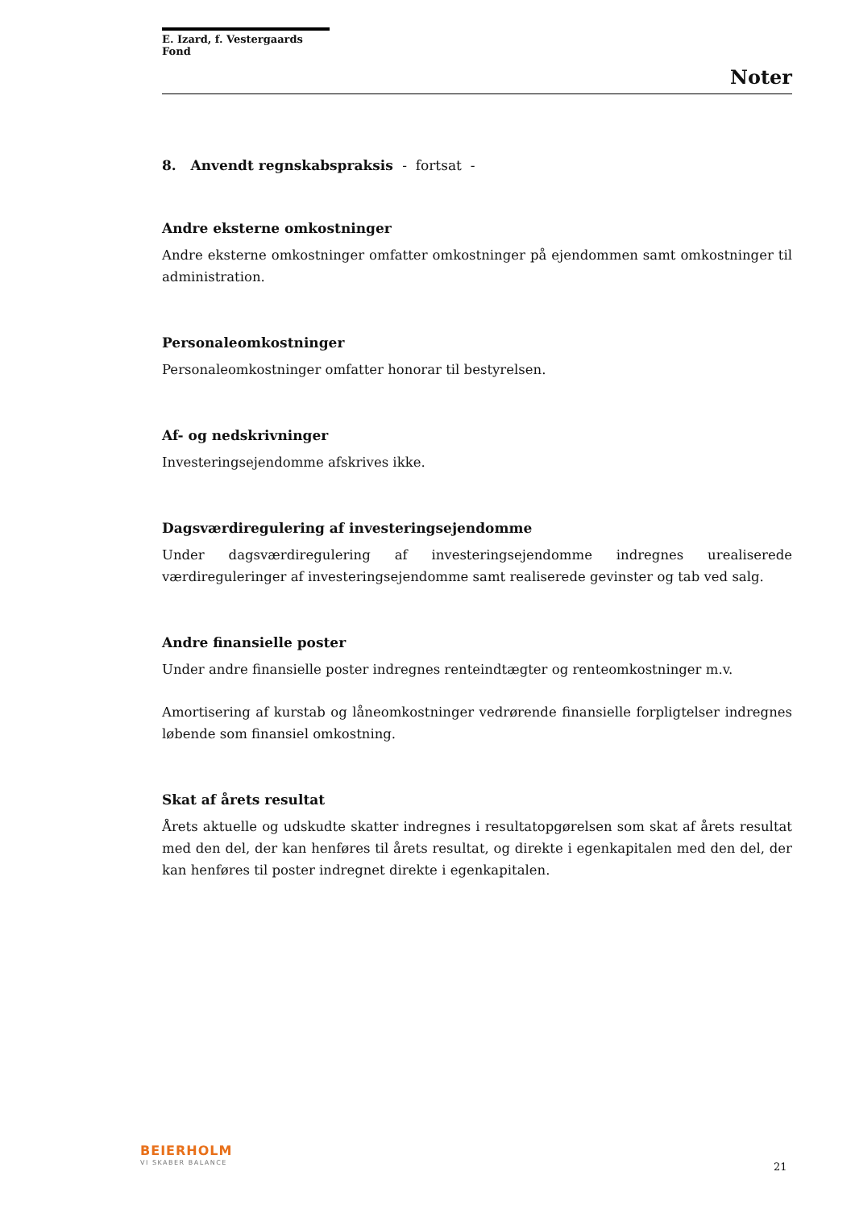E. Izard, f. Vestergaards Fond
Noter
8. Anvendt regnskabspraksis - fortsat -
Andre eksterne omkostninger
Andre eksterne omkostninger omfatter omkostninger på ejendommen samt omkostninger til administration.
Personaleomkostninger
Personaleomkostninger omfatter honorar til bestyrelsen.
Af- og nedskrivninger
Investeringsejendomme afskrives ikke.
Dagsværdiregulering af investeringsejendomme
Under dagsværdiregulering af investeringsejendomme indregnes urealiserede værdireguleringer af investeringsejendomme samt realiserede gevinster og tab ved salg.
Andre finansielle poster
Under andre finansielle poster indregnes renteindtægter og renteomkostninger m.v.
Amortisering af kurstab og låneomkostninger vedrørende finansielle forpligtelser indregnes løbende som finansiel omkostning.
Skat af årets resultat
Årets aktuelle og udskudte skatter indregnes i resultatopgørelsen som skat af årets resultat med den del, der kan henføres til årets resultat, og direkte i egenkapitalen med den del, der kan henføres til poster indregnet direkte i egenkapitalen.
BEIERHOLM
VI SKABER BALANCE 21